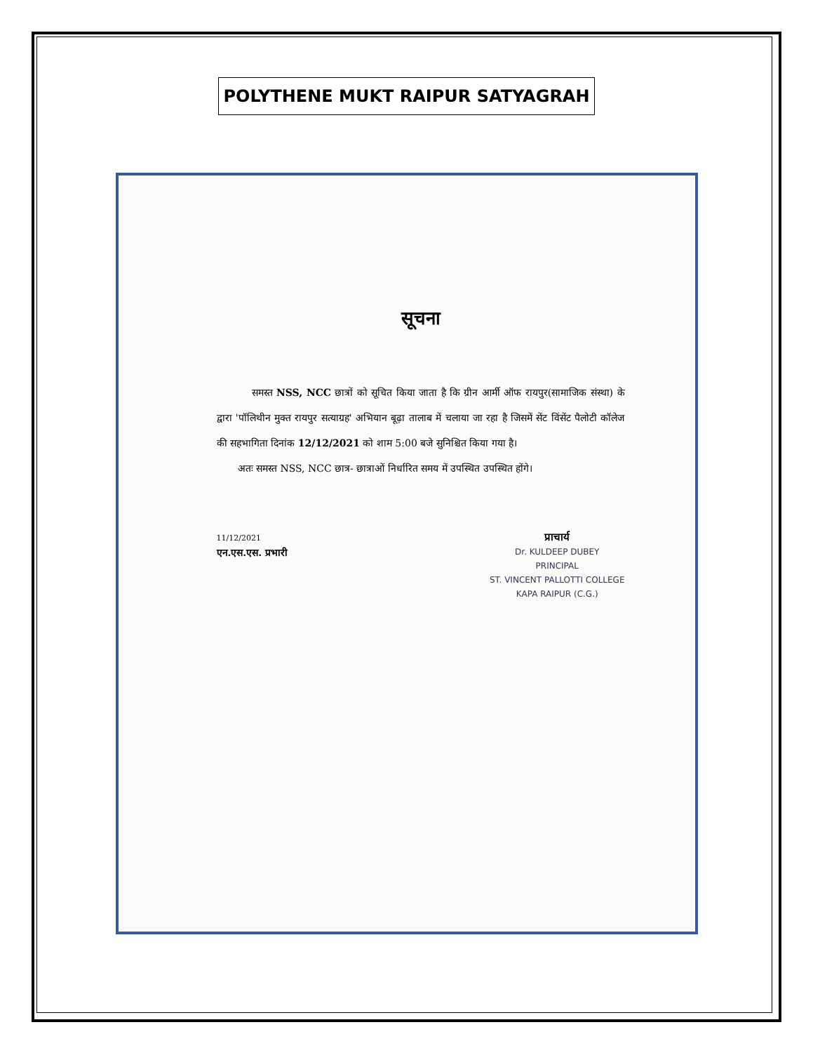POLYTHENE MUKT RAIPUR SATYAGRAH
सूचना
समस्त NSS, NCC छात्रों को सूचित किया जाता है कि ग्रीन आर्मी ऑफ रायपुर(सामाजिक संस्था) के द्वारा 'पॉलिथीन मुक्त रायपुर सत्याग्रह' अभियान बूढ़ा तालाब में चलाया जा रहा है जिसमें सेंट विंसेंट पैलोटी कॉलेज की सहभागिता दिनांक 12/12/2021 को शाम 5:00 बजे सुनिश्चित किया गया है।
अतः समस्त NSS, NCC छात्र- छात्राओं निर्धारित समय में उपस्थित उपस्थित होंगे।
11/12/2021
एन.एस.एस. प्रभारी
प्राचार्य
Dr. KULDEEP DUBEY
PRINCIPAL
ST. VINCENT PALLOTTI COLLEGE
KAPA RAIPUR (C.G.)